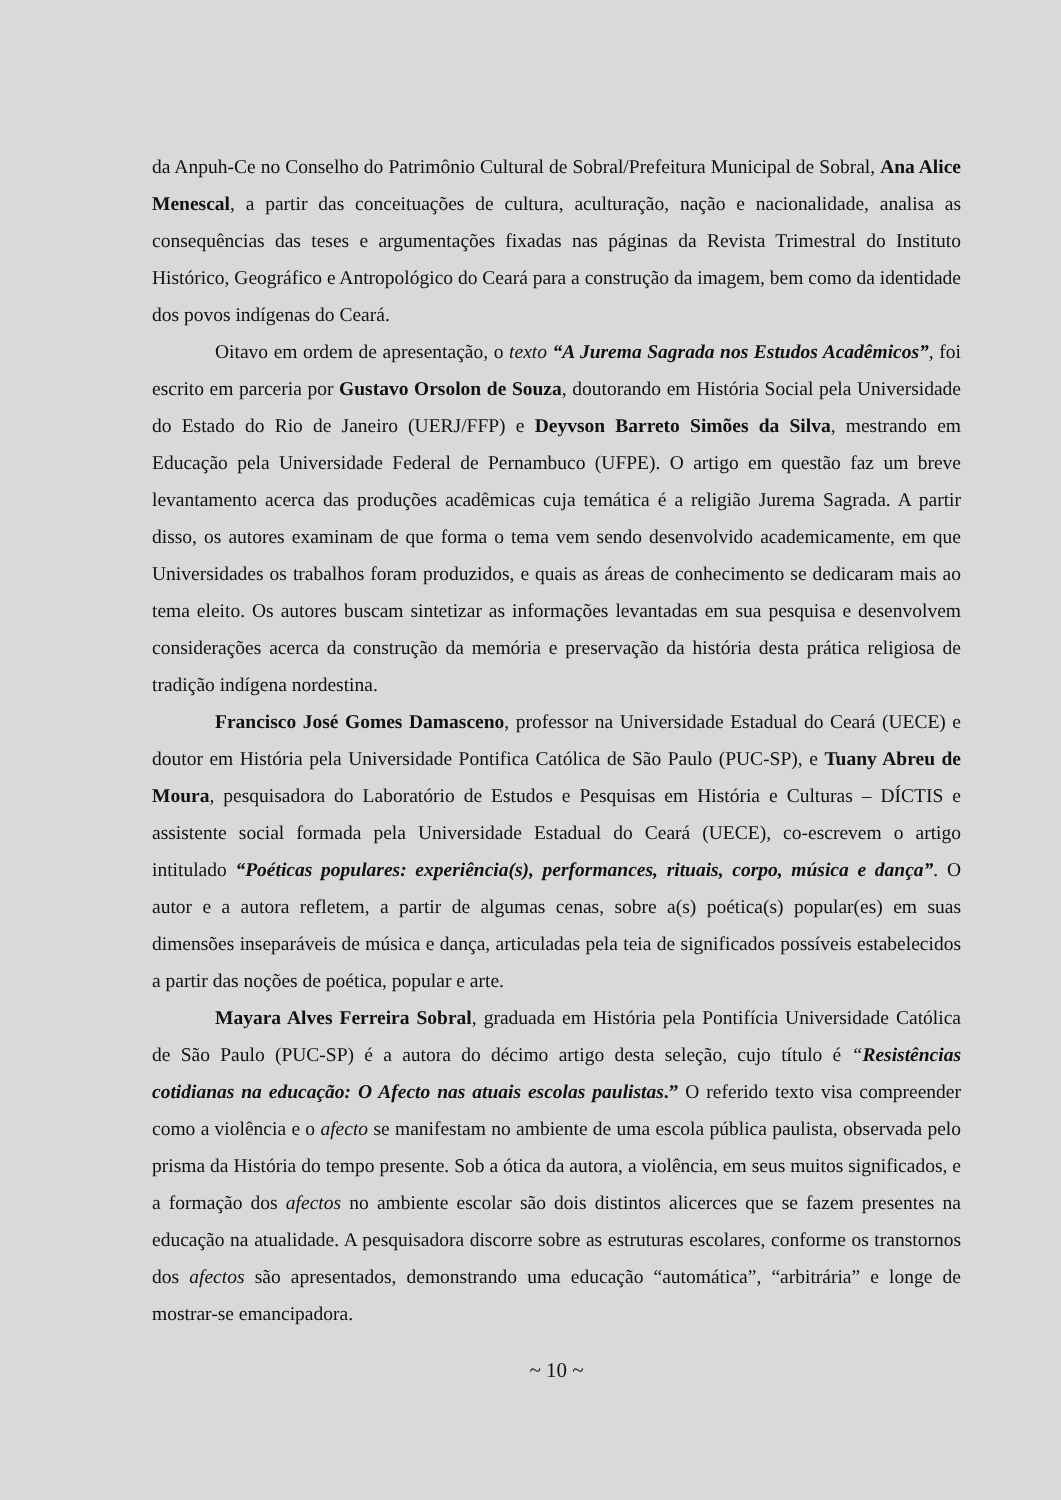da Anpuh-Ce no Conselho do Patrimônio Cultural de Sobral/Prefeitura Municipal de Sobral, Ana Alice Menescal, a partir das conceituações de cultura, aculturação, nação e nacionalidade, analisa as consequências das teses e argumentações fixadas nas páginas da Revista Trimestral do Instituto Histórico, Geográfico e Antropológico do Ceará para a construção da imagem, bem como da identidade dos povos indígenas do Ceará.
Oitavo em ordem de apresentação, o texto “A Jurema Sagrada nos Estudos Acadêmicos”, foi escrito em parceria por Gustavo Orsolon de Souza, doutorando em História Social pela Universidade do Estado do Rio de Janeiro (UERJ/FFP) e Deyvson Barreto Simões da Silva, mestrando em Educação pela Universidade Federal de Pernambuco (UFPE). O artigo em questão faz um breve levantamento acerca das produções acadêmicas cuja temática é a religião Jurema Sagrada. A partir disso, os autores examinam de que forma o tema vem sendo desenvolvido academicamente, em que Universidades os trabalhos foram produzidos, e quais as áreas de conhecimento se dedicaram mais ao tema eleito. Os autores buscam sintetizar as informações levantadas em sua pesquisa e desenvolvem considerações acerca da construção da memória e preservação da história desta prática religiosa de tradição indígena nordestina.
Francisco José Gomes Damasceno, professor na Universidade Estadual do Ceará (UECE) e doutor em História pela Universidade Pontifica Católica de São Paulo (PUC-SP), e Tuany Abreu de Moura, pesquisadora do Laboratório de Estudos e Pesquisas em História e Culturas – DÍCTIS e assistente social formada pela Universidade Estadual do Ceará (UECE), co-escrevem o artigo intitulado “Poéticas populares: experiência(s), performances, rituais, corpo, música e dança”. O autor e a autora refletem, a partir de algumas cenas, sobre a(s) poética(s) popular(es) em suas dimensões inseparáveis de música e dança, articuladas pela teia de significados possíveis estabelecidos a partir das noções de poética, popular e arte.
Mayara Alves Ferreira Sobral, graduada em História pela Pontifícia Universidade Católica de São Paulo (PUC-SP) é a autora do décimo artigo desta seleção, cujo título é “Resistências cotidianas na educação: O Afecto nas atuais escolas paulistas.” O referido texto visa compreender como a violência e o afecto se manifestam no ambiente de uma escola pública paulista, observada pelo prisma da História do tempo presente. Sob a ótica da autora, a violência, em seus muitos significados, e a formação dos afectos no ambiente escolar são dois distintos alicerces que se fazem presentes na educação na atualidade. A pesquisadora discorre sobre as estruturas escolares, conforme os transtornos dos afectos são apresentados, demonstrando uma educação “automática”, “arbitrária” e longe de mostrar-se emancipadora.
~ 10 ~